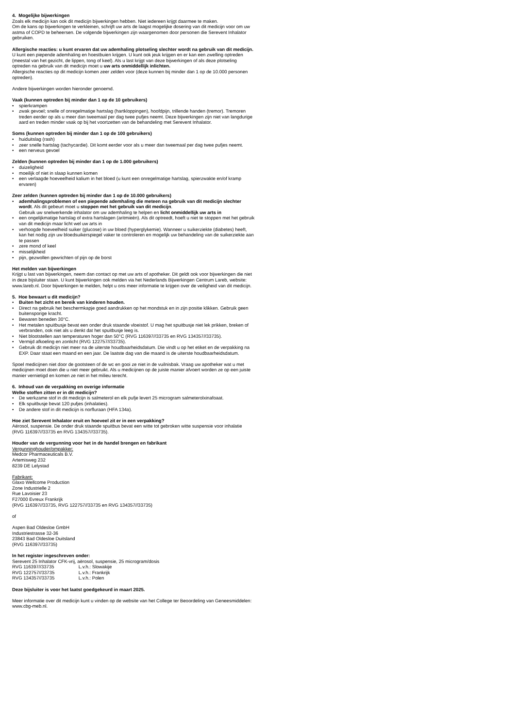4. Mogelijke bijwerkingen
Zoals elk medicijn kan ook dit medicijn bijwerkingen hebben. Niet iedereen krijgt daarmee te maken.
Om de kans op bijwerkingen te verkleinen, schrijft uw arts de laagst mogelijke dosering van dit medicijn voor om uw astma of COPD te beheersen. De volgende bijwerkingen zijn waargenomen door personen die Serevent Inhalator gebruiken.
Allergische reacties: u kunt ervaren dat uw ademhaling plotseling slechter wordt na gebruik van dit medicijn. U kunt een piepende ademhaling en hoestbuien krijgen. U kunt ook jeuk krijgen en er kan een zwelling optreden (meestal van het gezicht, de lippen, tong of keel). Als u last krijgt van deze bijwerkingen of als deze plotseling optreden na gebruik van dit medicijn moet u uw arts onmiddellijk inlichten.
Allergische reacties op dit medicijn komen zeer zelden voor (deze kunnen bij minder dan 1 op de 10.000 personen optreden).
Andere bijwerkingen worden hieronder genoemd.
Vaak (kunnen optreden bij minder dan 1 op de 10 gebruikers)
• spierkrampen
• zwak gevoel; snelle of onregelmatige hartslag (hartkloppingen), hoofdpijn, trillende handen (tremor). Tremoren treden eerder op als u meer dan tweemaal per dag twee pufjes neemt. Deze bijwerkingen zijn niet van langdurige aard en treden minder vaak op bij het voortzetten van de behandeling met Serevent Inhalator.
Soms (kunnen optreden bij minder dan 1 op de 100 gebruikers)
• huiduitslag (rash)
• zeer snelle hartslag (tachycardie). Dit komt eerder voor als u meer dan tweemaal per dag twee pufjes neemt.
• een nerveus gevoel
Zelden (kunnen optreden bij minder dan 1 op de 1.000 gebruikers)
• duizeligheid
• moeilijk of niet in slaap kunnen komen
• een verlaagde hoeveelheid kalium in het bloed (u kunt een onregelmatige hartslag, spierzwakte en/of kramp ervaren)
Zeer zelden (kunnen optreden bij minder dan 1 op de 10.000 gebruikers)
• ademhalingsproblemen of een piepende ademhaling die meteen na gebruik van dit medicijn slechter wordt. Als dit gebeurt moet u stoppen met het gebruik van dit medicijn.
Gebruik uw snelwerkende inhalator om uw ademhaling te helpen en licht onmiddellijk uw arts in
• een ongelijkmatige hartslag of extra hartslagen (aritmieën). Als dit optreedt, hoeft u niet te stoppen met het gebruik van dit medicijn maar licht wel uw arts in
• verhoogde hoeveelheid suiker (glucose) in uw bloed (hyperglykemie). Wanneer u suikerziekte (diabetes) heeft, kan het nodig zijn uw bloedsuikerspiegel vaker te controleren en mogelijk uw behandeling van de suikerziekte aan te passen
• zere mond of keel
• misselijkheid
• pijn, gezwollen gewrichten of pijn op de borst
Het melden van bijwerkingen
Krijgt u last van bijwerkingen, neem dan contact op met uw arts of apotheker. Dit geldt ook voor bijwerkingen die niet in deze bijsluiter staan. U kunt bijwerkingen ook melden via het Nederlands Bijwerkingen Centrum Lareb, website: www.lareb.nl. Door bijwerkingen te melden, helpt u ons meer informatie te krijgen over de veiligheid van dit medicijn.
5. Hoe bewaart u dit medicijn?
• Buiten het zicht en bereik van kinderen houden.
• Direct na gebruik het beschermkapje goed aandrukken op het mondstuk en in zijn positie klikken. Gebruik geen buitensporige kracht.
• Bewaren beneden 30°C.
• Het metalen spuitbusje bevat een onder druk staande vloeistof. U mag het spuitbusje niet lek prikken, breken of verbranden, ook niet als u denkt dat het spuitbusje leeg is.
• Niet blootstellen aan temperaturen hoger dan 50°C (RVG 116397//33735 en RVG 134357//33735).
• Vermijd afkoeling en zonlicht (RVG 122757//33735).
• Gebruik dit medicijn niet meer na de uiterste houdbaarheidsdatum. Die vindt u op het etiket en de verpakking na EXP. Daar staat een maand en een jaar. De laatste dag van die maand is de uiterste houdbaarheidsdatum.
Spoel medicijnen niet door de gootsteen of de wc en gooi ze niet in de vuilnisbak. Vraag uw apotheker wat u met medicijnen moet doen die u niet meer gebruikt. Als u medicijnen op de juiste manier afvoert worden ze op een juiste manier vernietigd en komen ze niet in het milieu terecht.
6. Inhoud van de verpakking en overige informatie
Welke stoffen zitten er in dit medicijn?
• De werkzame stof in dit medicijn is salmeterol en elk pufje levert 25 microgram salmeterolxinafoaat.
• Elk spuitbusje bevat 120 pufjes (inhalaties).
• De andere stof in dit medicijn is norfluraan (HFA 134a).
Hoe ziet Serevent Inhalator eruit en hoeveel zit er in een verpakking?
Aërosol, suspensie. De onder druk staande spuitbus bevat een witte tot gebroken witte suspensie voor inhalatie (RVG 116397//33735 en RVG 134357//33735).
Houder van de vergunning voor het in de handel brengen en fabrikant
Vergunninghouder/ompakker:
Medcor Pharmaceuticals B.V.
Artemisweg 232
8239 DE Lelystad
Fabrikant:
Glaxo Wellcome Production
Zone Industrielle 2
Rue Lavoisier 23
F27000 Evreux Frankrijk
(RVG 116397//33735, RVG 122757//33735 en RVG 134357//33735)
of
Aspen Bad Oldesloe GmbH
Industriestrasse 32-36
23843 Bad Oldesloe Duitsland
(RVG 116397//33735)
In het register ingeschreven onder:
Serevent 25 Inhalator CFK-vrij, aërosol, suspensie, 25 microgram/dosis
RVG 116397//33735 L.v.h.: Slowakije
RVG 122757//33735 L.v.h.: Frankrijk
RVG 134357//33735 L.v.h.: Polen
Deze bijsluiter is voor het laatst goedgekeurd in maart 2025.
Meer informatie over dit medicijn kunt u vinden op de website van het College ter Beoordeling van Geneesmiddelen: www.cbg-meb.nl.